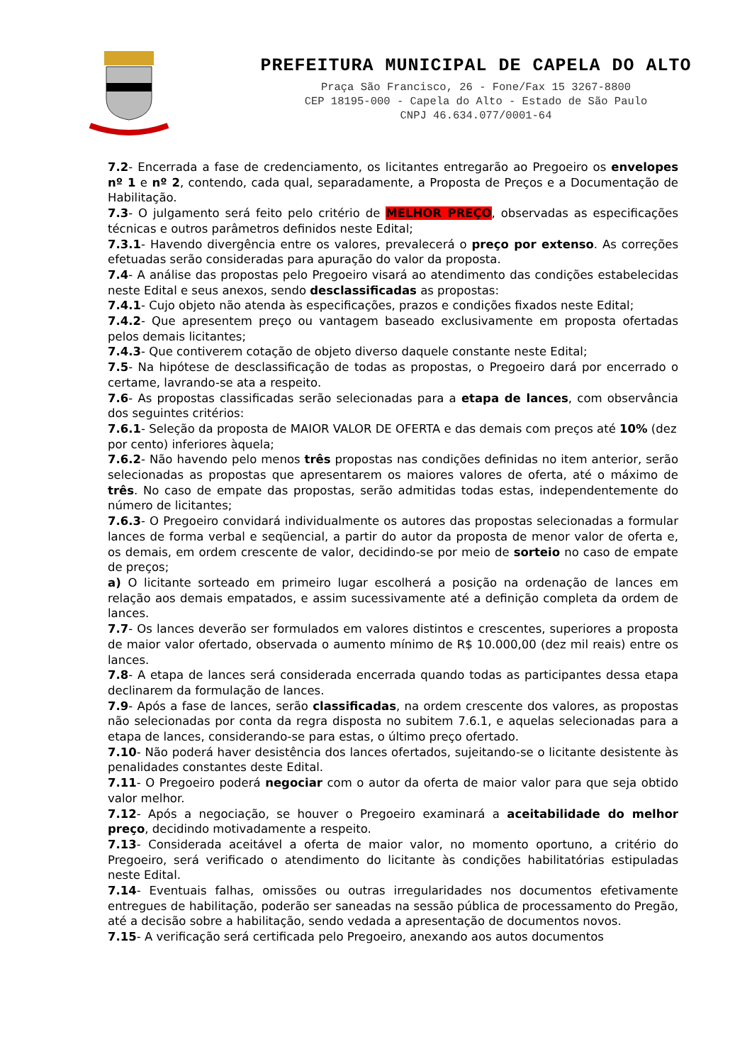PREFEITURA MUNICIPAL DE CAPELA DO ALTO
Praça São Francisco, 26 - Fone/Fax 15 3267-8800
CEP 18195-000 - Capela do Alto - Estado de São Paulo
CNPJ 46.634.077/0001-64
7.2- Encerrada a fase de credenciamento, os licitantes entregarão ao Pregoeiro os envelopes nº 1 e nº 2, contendo, cada qual, separadamente, a Proposta de Preços e a Documentação de Habilitação.
7.3- O julgamento será feito pelo critério de MELHOR PREÇO, observadas as especificações técnicas e outros parâmetros definidos neste Edital;
7.3.1- Havendo divergência entre os valores, prevalecerá o preço por extenso. As correções efetuadas serão consideradas para apuração do valor da proposta.
7.4- A análise das propostas pelo Pregoeiro visará ao atendimento das condições estabelecidas neste Edital e seus anexos, sendo desclassificadas as propostas:
7.4.1- Cujo objeto não atenda às especificações, prazos e condições fixados neste Edital;
7.4.2- Que apresentem preço ou vantagem baseado exclusivamente em proposta ofertadas pelos demais licitantes;
7.4.3- Que contiverem cotação de objeto diverso daquele constante neste Edital;
7.5- Na hipótese de desclassificação de todas as propostas, o Pregoeiro dará por encerrado o certame, lavrando-se ata a respeito.
7.6- As propostas classificadas serão selecionadas para a etapa de lances, com observância dos seguintes critérios:
7.6.1- Seleção da proposta de MAIOR VALOR DE OFERTA e das demais com preços até 10% (dez por cento) inferiores àquela;
7.6.2- Não havendo pelo menos três propostas nas condições definidas no item anterior, serão selecionadas as propostas que apresentarem os maiores valores de oferta, até o máximo de três. No caso de empate das propostas, serão admitidas todas estas, independentemente do número de licitantes;
7.6.3- O Pregoeiro convidará individualmente os autores das propostas selecionadas a formular lances de forma verbal e seqüencial, a partir do autor da proposta de menor valor de oferta e, os demais, em ordem crescente de valor, decidindo-se por meio de sorteio no caso de empate de preços;
a) O licitante sorteado em primeiro lugar escolherá a posição na ordenação de lances em relação aos demais empatados, e assim sucessivamente até a definição completa da ordem de lances.
7.7- Os lances deverão ser formulados em valores distintos e crescentes, superiores a proposta de maior valor ofertado, observada o aumento mínimo de R$ 10.000,00 (dez mil reais) entre os lances.
7.8- A etapa de lances será considerada encerrada quando todas as participantes dessa etapa declinarem da formulação de lances.
7.9- Após a fase de lances, serão classificadas, na ordem crescente dos valores, as propostas não selecionadas por conta da regra disposta no subitem 7.6.1, e aquelas selecionadas para a etapa de lances, considerando-se para estas, o último preço ofertado.
7.10- Não poderá haver desistência dos lances ofertados, sujeitando-se o licitante desistente às penalidades constantes deste Edital.
7.11- O Pregoeiro poderá negociar com o autor da oferta de maior valor para que seja obtido valor melhor.
7.12- Após a negociação, se houver o Pregoeiro examinará a aceitabilidade do melhor preço, decidindo motivadamente a respeito.
7.13- Considerada aceitável a oferta de maior valor, no momento oportuno, a critério do Pregoeiro, será verificado o atendimento do licitante às condições habilitatórias estipuladas neste Edital.
7.14- Eventuais falhas, omissões ou outras irregularidades nos documentos efetivamente entregues de habilitação, poderão ser saneadas na sessão pública de processamento do Pregão, até a decisão sobre a habilitação, sendo vedada a apresentação de documentos novos.
7.15- A verificação será certificada pelo Pregoeiro, anexando aos autos documentos